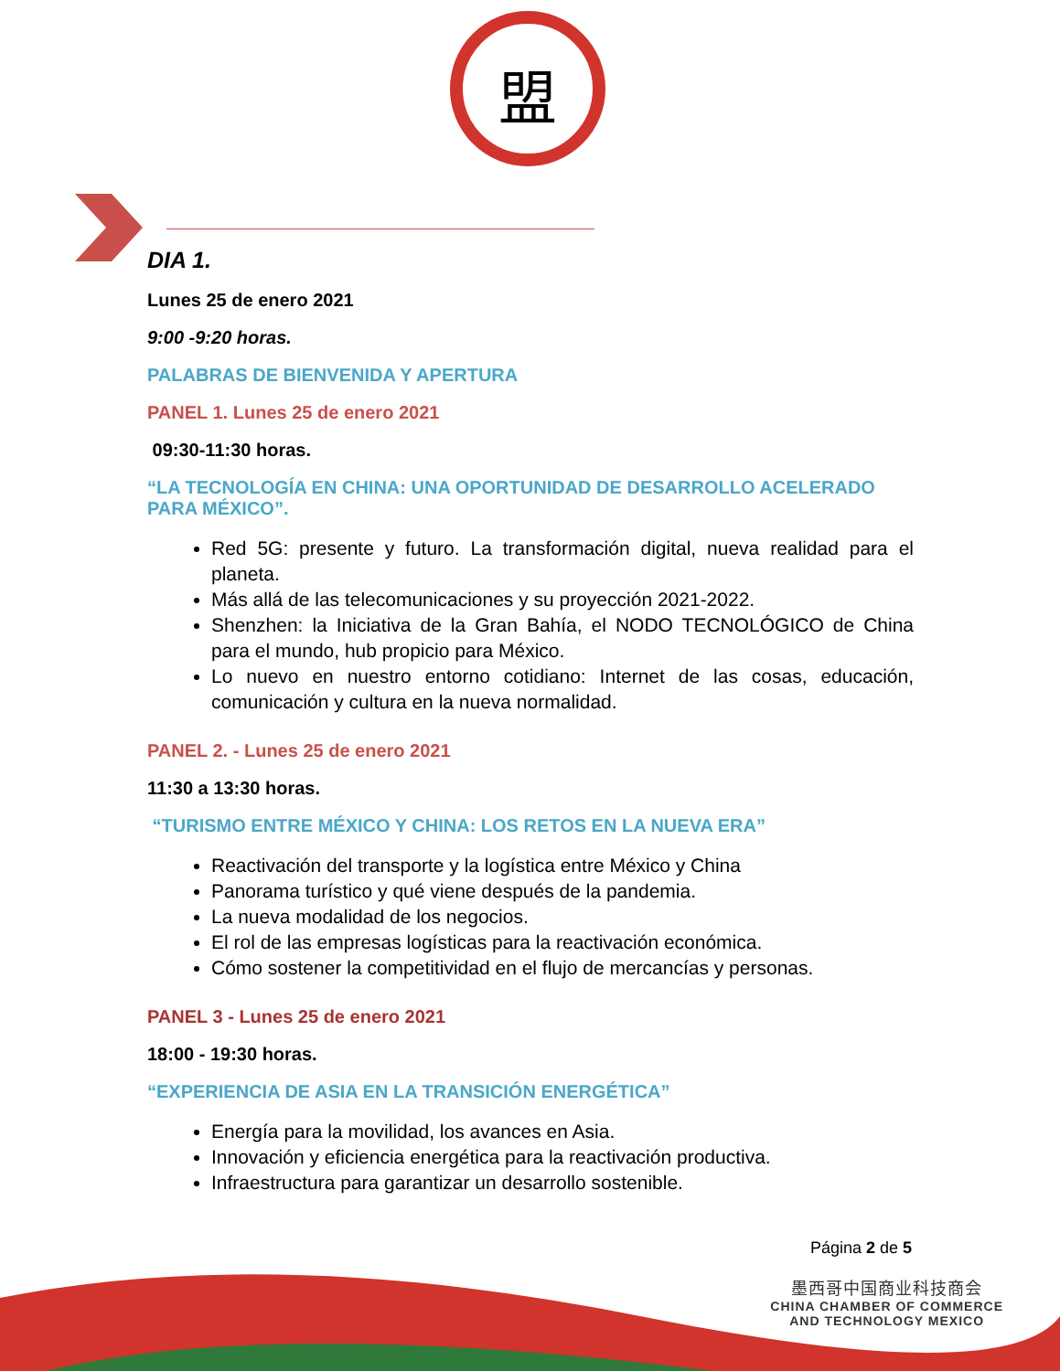盟
DIA 1.
Lunes 25 de enero 2021
9:00 -9:20 horas.
PALABRAS DE BIENVENIDA Y APERTURA
PANEL 1. Lunes 25 de enero 2021
09:30-11:30 horas.
“LA TECNOLOGÍA EN CHINA: UNA OPORTUNIDAD DE DESARROLLO ACELERADO PARA MÉXICO”.
Red 5G: presente y futuro. La transformación digital, nueva realidad para el planeta.
Más allá de las telecomunicaciones y su proyección 2021-2022.
Shenzhen: la Iniciativa de la Gran Bahía, el NODO TECNOLÓGICO de China para el mundo, hub propicio para México.
Lo nuevo en nuestro entorno cotidiano: Internet de las cosas, educación, comunicación y cultura en la nueva normalidad.
PANEL 2. - Lunes 25 de enero 2021
11:30 a 13:30 horas.
“TURISMO ENTRE MÉXICO Y CHINA: LOS RETOS EN LA NUEVA ERA”
Reactivación del transporte y la logística entre México y China
Panorama turístico y qué viene después de la pandemia.
La nueva modalidad de los negocios.
El rol de las empresas logísticas para la reactivación económica.
Cómo sostener la competitividad en el flujo de mercancías y personas.
PANEL 3 - Lunes 25 de enero 2021
18:00 - 19:30 horas.
“EXPERIENCIA DE ASIA EN LA TRANSICIÓN ENERGÉTICA”
Energía para la movilidad, los avances en Asia.
Innovación y eficiencia energética para la reactivación productiva.
Infraestructura para garantizar un desarrollo sostenible.
Página 2 de 5
墨西哥中国商业科技商会
CHINA CHAMBER OF COMMERCE
AND TECHNOLOGY MEXICO